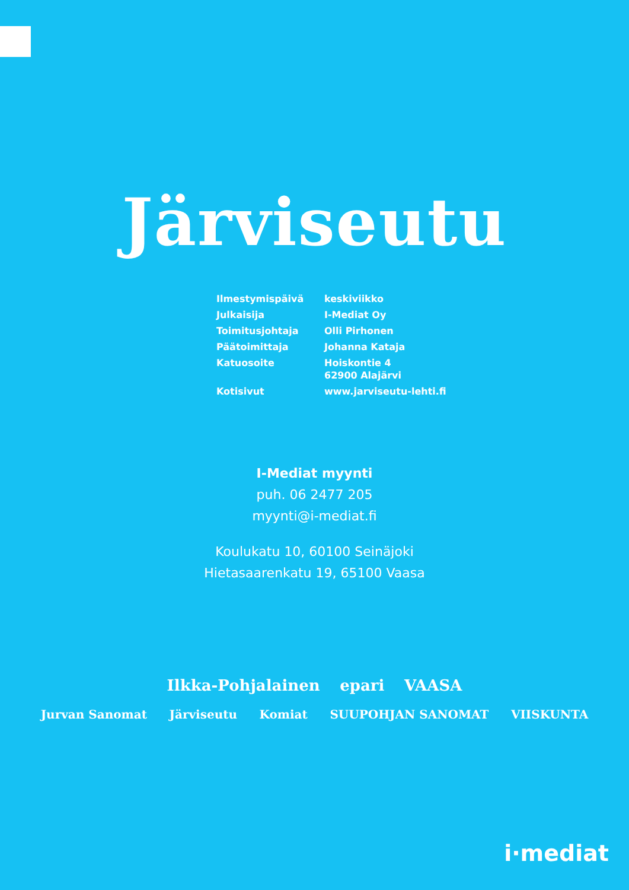Järviseutu
| Ilmestymispäivä | keskiviikko |
| Julkaisija | I-Mediat Oy |
| Toimitusjohtaja | Olli Pirhonen |
| Päätoimittaja | Johanna Kataja |
| Katuosoite | Hoiskontie 4 62900 Alajärvi |
| Kotisivut | www.jarviseutu-lehti.fi |
I-Mediat myynti
puh. 06 2477 205
myynti@i-mediat.fi
Koulukatu 10, 60100 Seinäjoki
Hietasaarenkatu 19, 65100 Vaasa
Ilkka-Pohjalainen epari VAASA
Jurvan Sanomat Järviseutu Komiat SUUPOHJAN SANOMAT VIISKUNTA
i·mediat